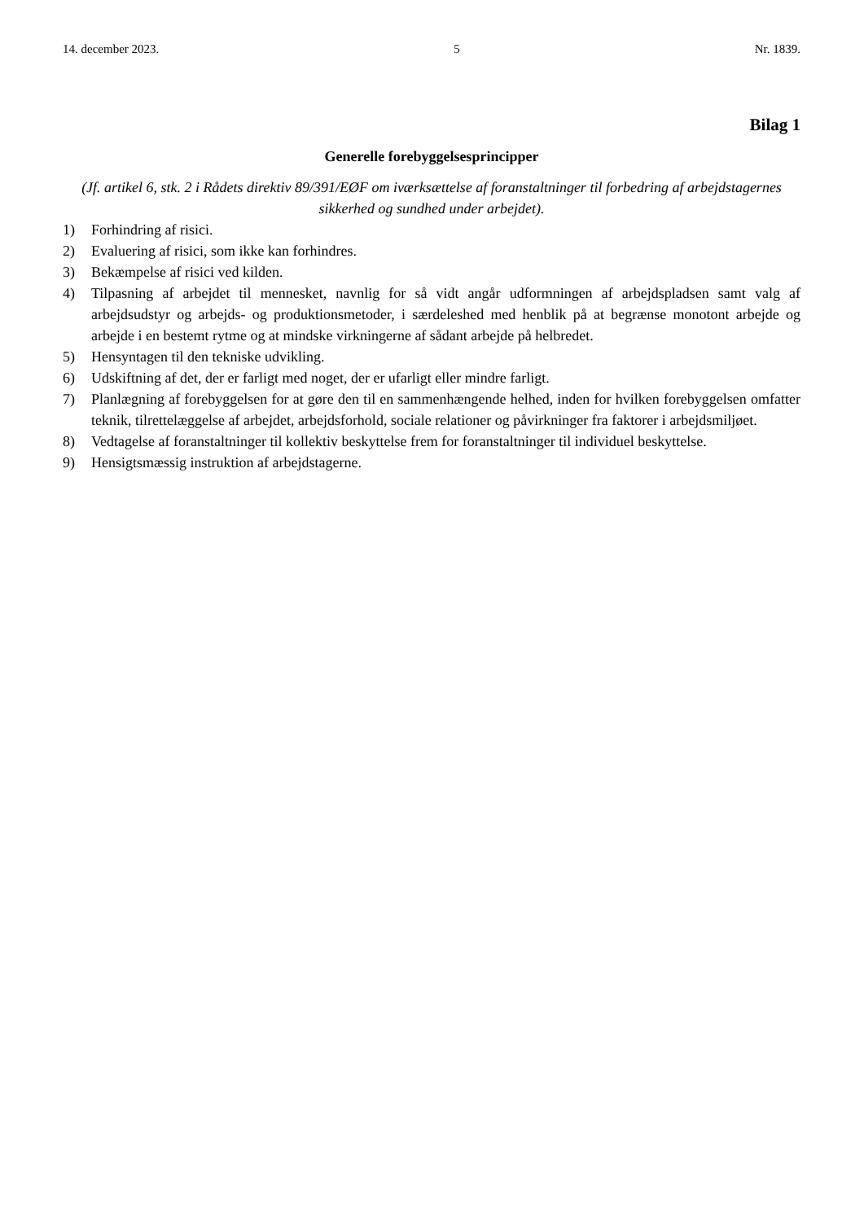14. december 2023. 5 Nr. 1839.
Bilag 1
Generelle forebyggelsesprincipper
(Jf. artikel 6, stk. 2 i Rådets direktiv 89/391/EØF om iværksættelse af foranstaltninger til forbedring af arbejdstagernes sikkerhed og sundhed under arbejdet).
1) Forhindring af risici.
2) Evaluering af risici, som ikke kan forhindres.
3) Bekæmpelse af risici ved kilden.
4) Tilpasning af arbejdet til mennesket, navnlig for så vidt angår udformningen af arbejdspladsen samt valg af arbejdsudstyr og arbejds- og produktionsmetoder, i særdeleshed med henblik på at begrænse monotont arbejde og arbejde i en bestemt rytme og at mindske virkningerne af sådant arbejde på helbredet.
5) Hensyntagen til den tekniske udvikling.
6) Udskiftning af det, der er farligt med noget, der er ufarligt eller mindre farligt.
7) Planlægning af forebyggelsen for at gøre den til en sammenhængende helhed, inden for hvilken forebyggelsen omfatter teknik, tilrettelæggelse af arbejdet, arbejdsforhold, sociale relationer og påvirkninger fra faktorer i arbejdsmiljøet.
8) Vedtagelse af foranstaltninger til kollektiv beskyttelse frem for foranstaltninger til individuel beskyttelse.
9) Hensigtsmæssig instruktion af arbejdstagerne.